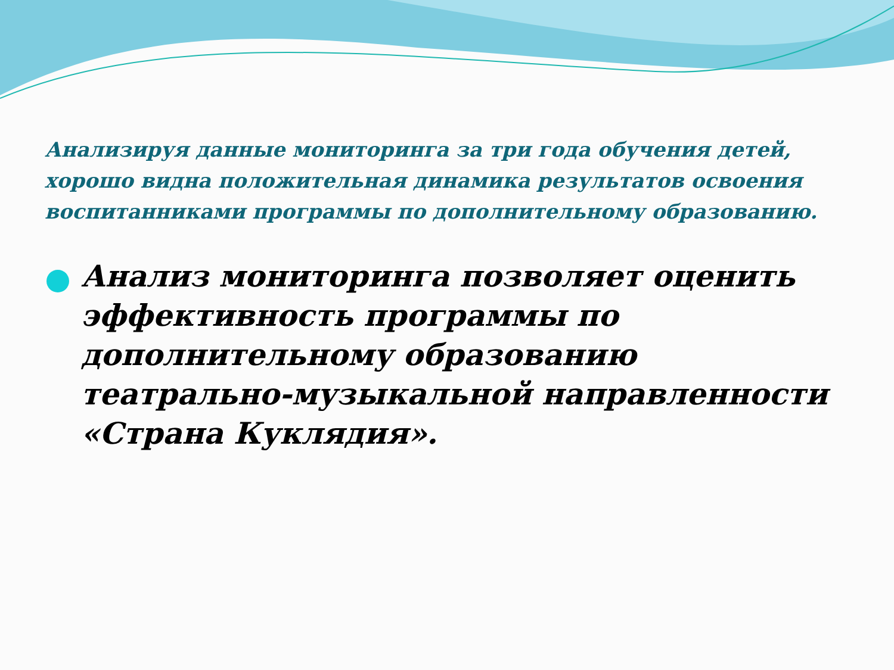Анализируя данные мониторинга за три года обучения детей, хорошо видна положительная динамика результатов освоения воспитанниками программы по дополнительному образованию.
Анализ мониторинга позволяет оценить эффективность программы по дополнительному образованию театрально-музыкальной направленности «Страна Куклядия».